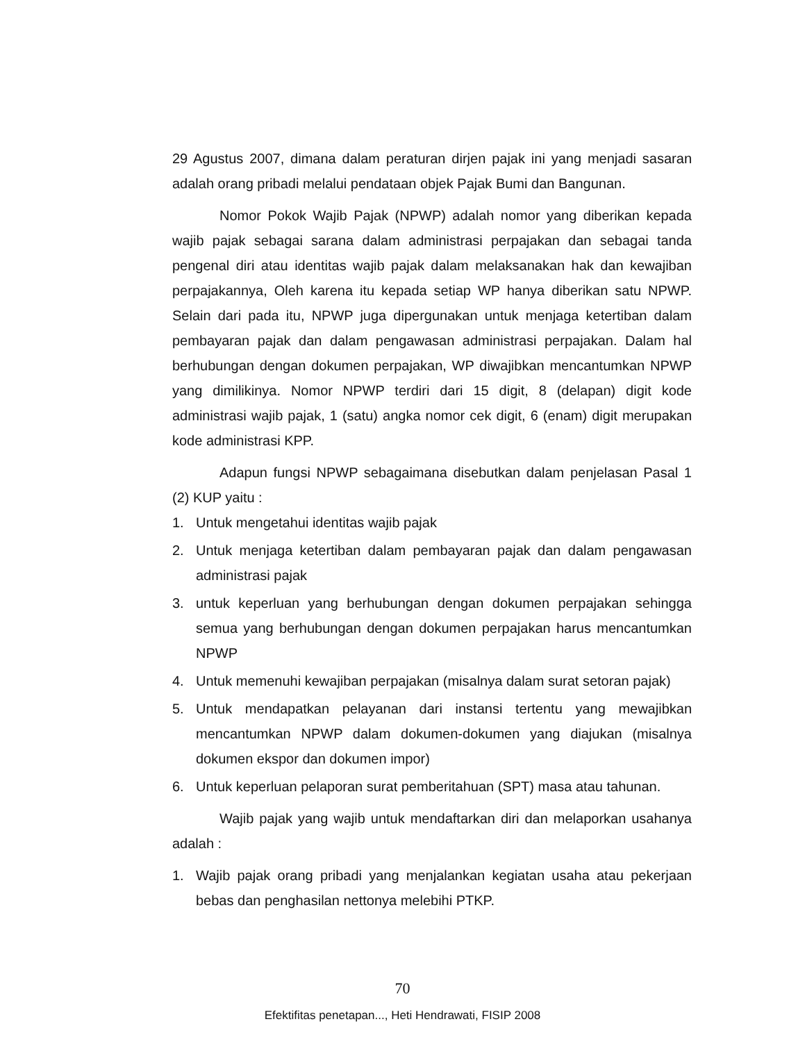29 Agustus 2007, dimana dalam peraturan dirjen pajak ini yang menjadi sasaran adalah orang pribadi melalui pendataan objek Pajak Bumi dan Bangunan.
Nomor Pokok Wajib Pajak (NPWP) adalah nomor yang diberikan kepada wajib pajak sebagai sarana dalam administrasi perpajakan dan sebagai tanda pengenal diri atau identitas wajib pajak dalam melaksanakan hak dan kewajiban perpajakannya, Oleh karena itu kepada setiap WP hanya diberikan satu NPWP. Selain dari pada itu, NPWP juga dipergunakan untuk menjaga ketertiban dalam pembayaran pajak dan dalam pengawasan administrasi perpajakan. Dalam hal berhubungan dengan dokumen perpajakan, WP diwajibkan mencantumkan NPWP yang dimilikinya. Nomor NPWP terdiri dari 15 digit, 8 (delapan) digit kode administrasi wajib pajak, 1 (satu) angka nomor cek digit, 6 (enam) digit merupakan kode administrasi KPP.
Adapun fungsi NPWP sebagaimana disebutkan dalam penjelasan Pasal 1 (2) KUP yaitu :
1. Untuk mengetahui identitas wajib pajak
2. Untuk menjaga ketertiban dalam pembayaran pajak dan dalam pengawasan administrasi pajak
3. untuk keperluan yang berhubungan dengan dokumen perpajakan sehingga semua yang berhubungan dengan dokumen perpajakan harus mencantumkan NPWP
4. Untuk memenuhi kewajiban perpajakan (misalnya dalam surat setoran pajak)
5. Untuk mendapatkan pelayanan dari instansi tertentu yang mewajibkan mencantumkan NPWP dalam dokumen-dokumen yang diajukan (misalnya dokumen ekspor dan dokumen impor)
6. Untuk keperluan pelaporan surat pemberitahuan (SPT) masa atau tahunan.
Wajib pajak yang wajib untuk mendaftarkan diri dan melaporkan usahanya adalah :
1. Wajib pajak orang pribadi yang menjalankan kegiatan usaha atau pekerjaan bebas dan penghasilan nettonya melebihi PTKP.
70
Efektifitas penetapan..., Heti Hendrawati, FISIP 2008